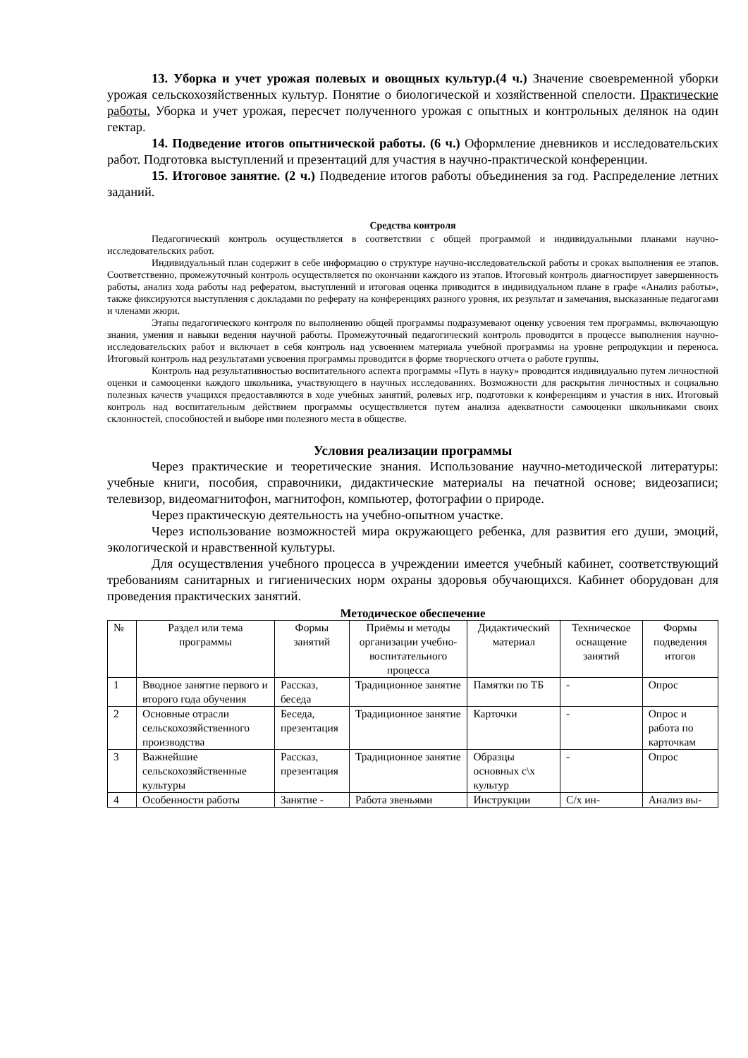13. Уборка и учет урожая полевых и овощных культур.(4 ч.) Значение своевременной уборки урожая сельскохозяйственных культур. Понятие о биологической и хозяйственной спелости. Практические работы. Уборка и учет урожая, пересчет полученного урожая с опытных и контрольных делянок на один гектар.
14. Подведение итогов опытнической работы. (6 ч.) Оформление дневников и исследовательских работ. Подготовка выступлений и презентаций для участия в научно-практической конференции.
15. Итоговое занятие. (2 ч.) Подведение итогов работы объединения за год. Распределение летних заданий.
Средства контроля
Педагогический контроль осуществляется в соответствии с общей программой и индивидуальными планами научно-исследовательских работ.
Индивидуальный план содержит в себе информацию о структуре научно-исследовательской работы и сроках выполнения ее этапов. Соответственно, промежуточный контроль осуществляется по окончании каждого из этапов. Итоговый контроль диагностирует завершенность работы, анализ хода работы над рефератом, выступлений и итоговая оценка приводится в индивидуальном плане в графе «Анализ работы», также фиксируются выступления с докладами по реферату на конференциях разного уровня, их результат и замечания, высказанные педагогами и членами жюри.
Этапы педагогического контроля по выполнению общей программы подразумевают оценку усвоения тем программы, включающую знания, умения и навыки ведения научной работы. Промежуточный педагогический контроль проводится в процессе выполнения научно-исследовательских работ и включает в себя контроль над усвоением материала учебной программы на уровне репродукции и переноса. Итоговый контроль над результатами усвоения программы проводится в форме творческого отчета о работе группы.
Контроль над результативностью воспитательного аспекта программы «Путь в науку» проводится индивидуально путем личностной оценки и самооценки каждого школьника, участвующего в научных исследованиях. Возможности для раскрытия личностных и социально полезных качеств учащихся предоставляются в ходе учебных занятий, ролевых игр, подготовки к конференциям и участия в них. Итоговый контроль над воспитательным действием программы осуществляется путем анализа адекватности самооценки школьниками своих склонностей, способностей и выборе ими полезного места в обществе.
Условия реализации программы
Через практические и теоретические знания. Использование научно-методической литературы: учебные книги, пособия, справочники, дидактические материалы на печатной основе; видеозаписи; телевизор, видеомагнитофон, магнитофон, компьютер, фотографии о природе.
Через практическую деятельность на учебно-опытном участке.
Через использование возможностей мира окружающего ребенка, для развития его души, эмоций, экологической и нравственной культуры.
Для осуществления учебного процесса в учреждении имеется учебный кабинет, соответствующий требованиям санитарных и гигиенических норм охраны здоровья обучающихся. Кабинет оборудован для проведения практических занятий.
Методическое обеспечение
| № | Раздел или тема программы | Формы занятий | Приёмы и методы организации учебно-воспитательного процесса | Дидактический материал | Техническое оснащение занятий | Формы подведения итогов |
| --- | --- | --- | --- | --- | --- | --- |
| 1 | Вводное занятие первого и второго года обучения | Рассказ, беседа | Традиционное занятие | Памятки по ТБ | - | Опрос |
| 2 | Основные отрасли сельскохозяйственного производства | Беседа, презентация | Традиционное занятие | Карточки | - | Опрос и работа по карточкам |
| 3 | Важнейшие сельскохозяйственные культуры | Рассказ, презентация | Традиционное занятие | Образцы основных с\х культур | - | Опрос |
| 4 | Особенности работы | Занятие - | Работа звеньями | Инструкции | С/х ин- | Анализ вы- |